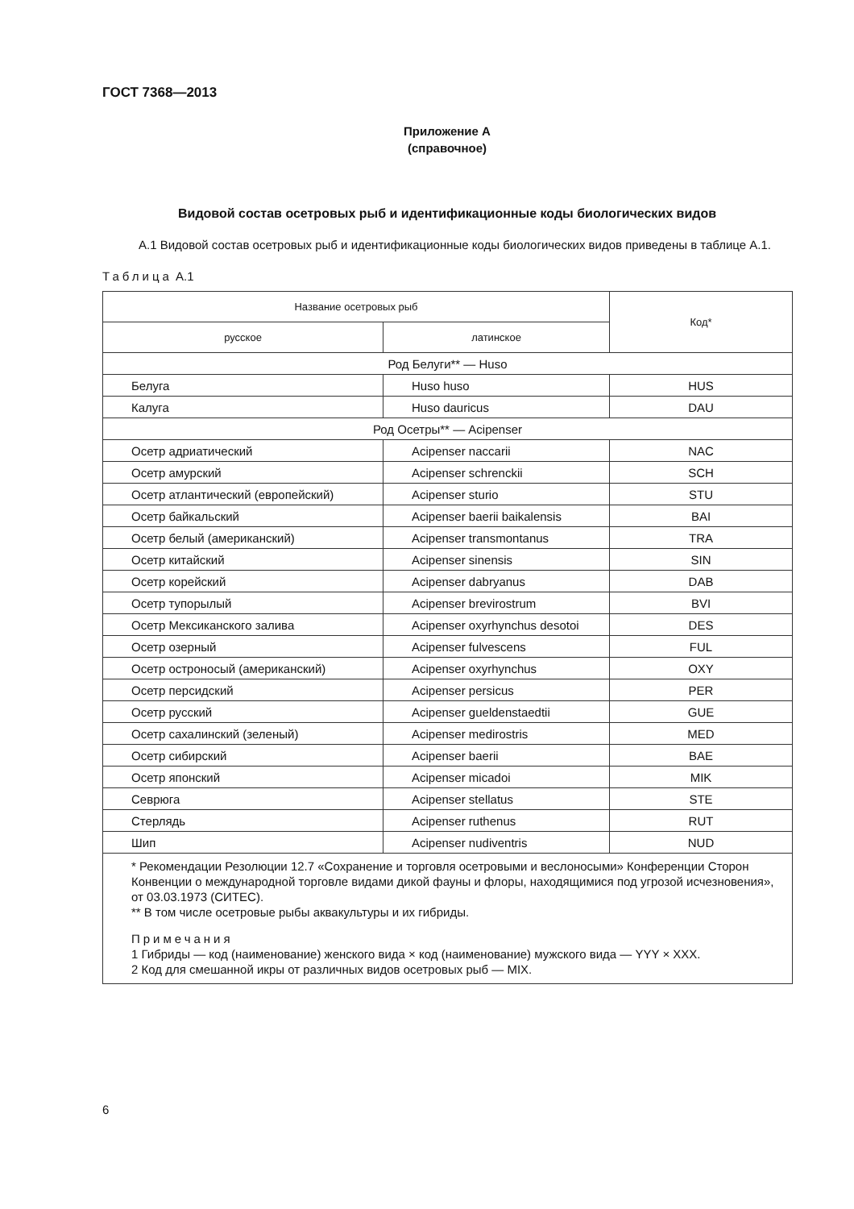ГОСТ 7368—2013
Приложение А
(справочное)
Видовой состав осетровых рыб и идентификационные коды биологических видов
А.1 Видовой состав осетровых рыб и идентификационные коды биологических видов приведены в таблице А.1.
Таблица А.1
| Название осетровых рыб | | Код* |
| --- | --- | --- |
| русское | латинское | |
| Род Белуги** — Huso | | |
| Белуга | Huso huso | HUS |
| Калуга | Huso dauricus | DAU |
| Род Осетры** — Acipenser | | |
| Осетр адриатический | Acipenser naccarii | NAC |
| Осетр амурский | Acipenser schrenckii | SCH |
| Осетр атлантический (европейский) | Acipenser sturio | STU |
| Осетр байкальский | Acipenser baerii baikalensis | BAI |
| Осетр белый (американский) | Acipenser transmontanus | TRA |
| Осетр китайский | Acipenser sinensis | SIN |
| Осетр корейский | Acipenser dabryanus | DAB |
| Осетр тупорылый | Acipenser brevirostrum | BVI |
| Осетр Мексиканского залива | Acipenser oxyrhynchus desotoi | DES |
| Осетр озерный | Acipenser fulvescens | FUL |
| Осетр остроносый (американский) | Acipenser oxyrhynchus | OXY |
| Осетр персидский | Acipenser persicus | PER |
| Осетр русский | Acipenser gueldenstaedtii | GUE |
| Осетр сахалинский (зеленый) | Acipenser medirostris | MED |
| Осетр сибирский | Acipenser baerii | BAE |
| Осетр японский | Acipenser micadoi | MIK |
| Севрюга | Acipenser stellatus | STE |
| Стерлядь | Acipenser ruthenus | RUT |
| Шип | Acipenser nudiventris | NUD |
| * Рекомендации Резолюции 12.7 «Сохранение и торговля осетровыми и веслоносыми» Конференции Сторон Конвенции о международной торговле видами дикой фауны и флоры, находящимися под угрозой исчезновения», от 03.03.1973 (СИТЕС). ** В том числе осетровые рыбы аквакультуры и их гибриды. Примечания 1 Гибриды — код (наименование) женского вида × код (наименование) мужского вида — YYY × XXX. 2 Код для смешанной икры от различных видов осетровых рыб — MIX. | | |
6